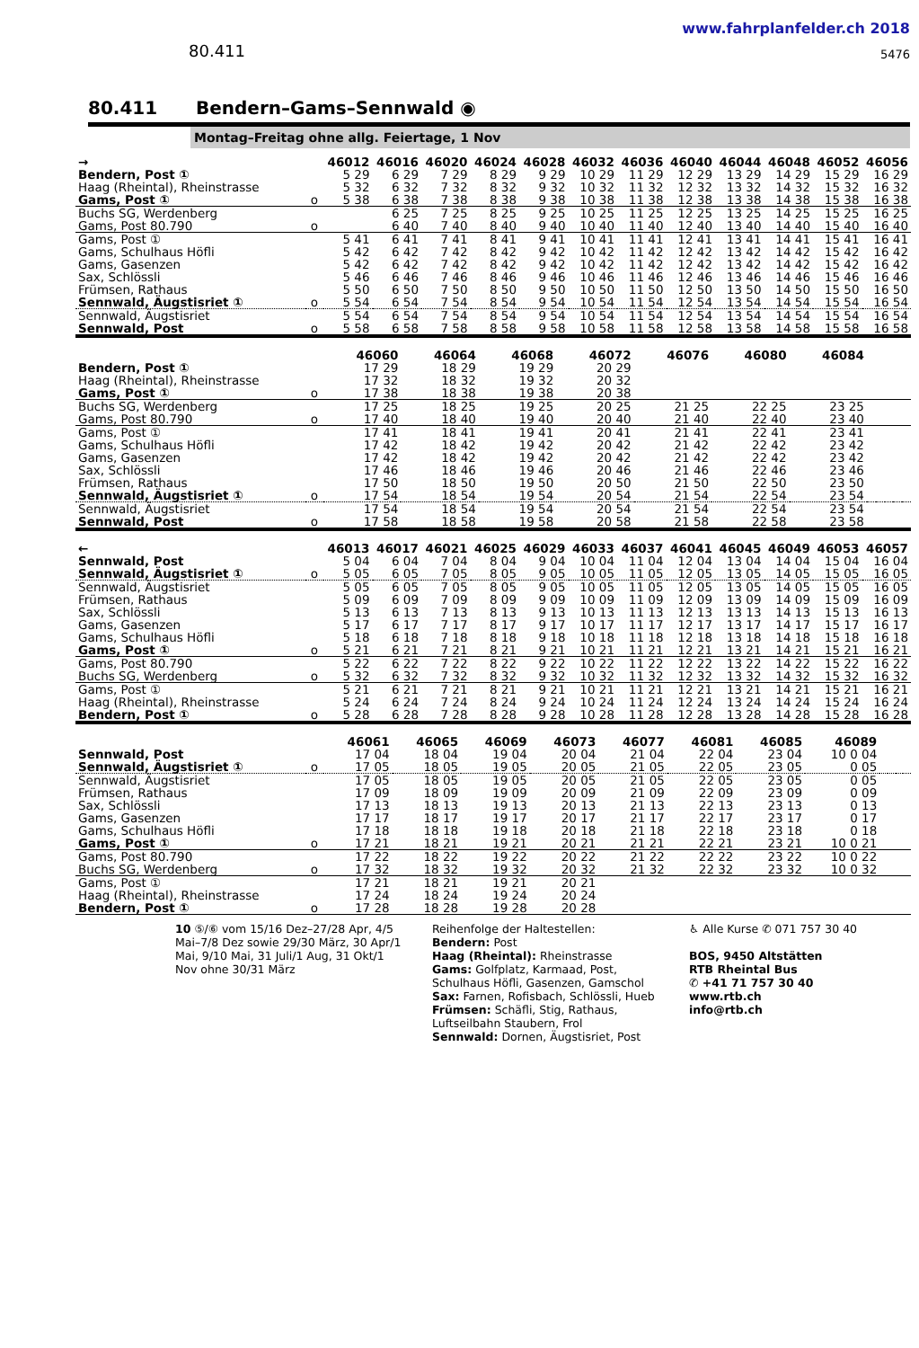80.411
www.fahrplanfelder.ch 2018
5476
80.411 Bendern–Gams–Sennwald ◉
Montag–Freitag ohne allg. Feiertage, 1 Nov
| → | | 46012 | 46016 | 46020 | 46024 | 46028 | 46032 | 46036 | 46040 | 46044 | 46048 | 46052 | 46056 |
| --- | --- | --- | --- | --- | --- | --- | --- | --- | --- | --- | --- | --- | --- |
| Bendern, Post ① | | 5 29 | 6 29 | 7 29 | 8 29 | 9 29 | 10 29 | 11 29 | 12 29 | 13 29 | 14 29 | 15 29 | 16 29 |
| Haag (Rheintal), Rheinstrasse | | 5 32 | 6 32 | 7 32 | 8 32 | 9 32 | 10 32 | 11 32 | 12 32 | 13 32 | 14 32 | 15 32 | 16 32 |
| Gams, Post ① | o | 5 38 | 6 38 | 7 38 | 8 38 | 9 38 | 10 38 | 11 38 | 12 38 | 13 38 | 14 38 | 15 38 | 16 38 |
| Buchs SG, Werdenberg | | | 6 25 | 7 25 | 8 25 | 9 25 | 10 25 | 11 25 | 12 25 | 13 25 | 14 25 | 15 25 | 16 25 |
| Gams, Post 80.790 | o | | 6 40 | 7 40 | 8 40 | 9 40 | 10 40 | 11 40 | 12 40 | 13 40 | 14 40 | 15 40 | 16 40 |
| Gams, Post ① | | 5 41 | 6 41 | 7 41 | 8 41 | 9 41 | 10 41 | 11 41 | 12 41 | 13 41 | 14 41 | 15 41 | 16 41 |
| Gams, Schulhaus Höfli | | 5 42 | 6 42 | 7 42 | 8 42 | 9 42 | 10 42 | 11 42 | 12 42 | 13 42 | 14 42 | 15 42 | 16 42 |
| Gams, Gasenzen | | 5 42 | 6 42 | 7 42 | 8 42 | 9 42 | 10 42 | 11 42 | 12 42 | 13 42 | 14 42 | 15 42 | 16 42 |
| Sax, Schlössli | | 5 46 | 6 46 | 7 46 | 8 46 | 9 46 | 10 46 | 11 46 | 12 46 | 13 46 | 14 46 | 15 46 | 16 46 |
| Frümsen, Rathaus | | 5 50 | 6 50 | 7 50 | 8 50 | 9 50 | 10 50 | 11 50 | 12 50 | 13 50 | 14 50 | 15 50 | 16 50 |
| Sennwald, Äugstisriet ① | o | 5 54 | 6 54 | 7 54 | 8 54 | 9 54 | 10 54 | 11 54 | 12 54 | 13 54 | 14 54 | 15 54 | 16 54 |
| Sennwald, Äugstisriet | | 5 54 | 6 54 | 7 54 | 8 54 | 9 54 | 10 54 | 11 54 | 12 54 | 13 54 | 14 54 | 15 54 | 16 54 |
| Sennwald, Post | o | 5 58 | 6 58 | 7 58 | 8 58 | 9 58 | 10 58 | 11 58 | 12 58 | 13 58 | 14 58 | 15 58 | 16 58 |
| | | 46060 | 46064 | 46068 | 46072 | 46076 | 46080 | 46084 | | | | | |
| --- | --- | --- | --- | --- | --- | --- | --- | --- | --- | --- | --- | --- | --- |
| Bendern, Post ① | | 17 29 | 18 29 | 19 29 | 20 29 | | | | | | | | |
| Haag (Rheintal), Rheinstrasse | | 17 32 | 18 32 | 19 32 | 20 32 | | | | | | | | |
| Gams, Post ① | o | 17 38 | 18 38 | 19 38 | 20 38 | | | | | | | | |
| Buchs SG, Werdenberg | | 17 25 | 18 25 | 19 25 | 20 25 | 21 25 | 22 25 | 23 25 | | | | | |
| Gams, Post 80.790 | o | 17 40 | 18 40 | 19 40 | 20 40 | 21 40 | 22 40 | 23 40 | | | | | |
| Gams, Post ① | | 17 41 | 18 41 | 19 41 | 20 41 | 21 41 | 22 41 | 23 41 | | | | | |
| Gams, Schulhaus Höfli | | 17 42 | 18 42 | 19 42 | 20 42 | 21 42 | 22 42 | 23 42 | | | | | |
| Gams, Gasenzen | | 17 42 | 18 42 | 19 42 | 20 42 | 21 42 | 22 42 | 23 42 | | | | | |
| Sax, Schlössli | | 17 46 | 18 46 | 19 46 | 20 46 | 21 46 | 22 46 | 23 46 | | | | | |
| Frümsen, Rathaus | | 17 50 | 18 50 | 19 50 | 20 50 | 21 50 | 22 50 | 23 50 | | | | | |
| Sennwald, Äugstisriet ① | o | 17 54 | 18 54 | 19 54 | 20 54 | 21 54 | 22 54 | 23 54 | | | | | |
| Sennwald, Äugstisriet | | 17 54 | 18 54 | 19 54 | 20 54 | 21 54 | 22 54 | 23 54 | | | | | |
| Sennwald, Post | o | 17 58 | 18 58 | 19 58 | 20 58 | 21 58 | 22 58 | 23 58 | | | | | |
| ← | | 46013 | 46017 | 46021 | 46025 | 46029 | 46033 | 46037 | 46041 | 46045 | 46049 | 46053 | 46057 |
| --- | --- | --- | --- | --- | --- | --- | --- | --- | --- | --- | --- | --- | --- |
| Sennwald, Post | | 5 04 | 6 04 | 7 04 | 8 04 | 9 04 | 10 04 | 11 04 | 12 04 | 13 04 | 14 04 | 15 04 | 16 04 |
| Sennwald, Äugstisriet ① | o | 5 05 | 6 05 | 7 05 | 8 05 | 9 05 | 10 05 | 11 05 | 12 05 | 13 05 | 14 05 | 15 05 | 16 05 |
| Sennwald, Äugstisriet | | 5 05 | 6 05 | 7 05 | 8 05 | 9 05 | 10 05 | 11 05 | 12 05 | 13 05 | 14 05 | 15 05 | 16 05 |
| Frümsen, Rathaus | | 5 09 | 6 09 | 7 09 | 8 09 | 9 09 | 10 09 | 11 09 | 12 09 | 13 09 | 14 09 | 15 09 | 16 09 |
| Sax, Schlössli | | 5 13 | 6 13 | 7 13 | 8 13 | 9 13 | 10 13 | 11 13 | 12 13 | 13 13 | 14 13 | 15 13 | 16 13 |
| Gams, Gasenzen | | 5 17 | 6 17 | 7 17 | 8 17 | 9 17 | 10 17 | 11 17 | 12 17 | 13 17 | 14 17 | 15 17 | 16 17 |
| Gams, Schulhaus Höfli | | 5 18 | 6 18 | 7 18 | 8 18 | 9 18 | 10 18 | 11 18 | 12 18 | 13 18 | 14 18 | 15 18 | 16 18 |
| Gams, Post ① | o | 5 21 | 6 21 | 7 21 | 8 21 | 9 21 | 10 21 | 11 21 | 12 21 | 13 21 | 14 21 | 15 21 | 16 21 |
| Gams, Post 80.790 | | 5 22 | 6 22 | 7 22 | 8 22 | 9 22 | 10 22 | 11 22 | 12 22 | 13 22 | 14 22 | 15 22 | 16 22 |
| Buchs SG, Werdenberg | o | 5 32 | 6 32 | 7 32 | 8 32 | 9 32 | 10 32 | 11 32 | 12 32 | 13 32 | 14 32 | 15 32 | 16 32 |
| Gams, Post ① | | 5 21 | 6 21 | 7 21 | 8 21 | 9 21 | 10 21 | 11 21 | 12 21 | 13 21 | 14 21 | 15 21 | 16 21 |
| Haag (Rheintal), Rheinstrasse | | 5 24 | 6 24 | 7 24 | 8 24 | 9 24 | 10 24 | 11 24 | 12 24 | 13 24 | 14 24 | 15 24 | 16 24 |
| Bendern, Post ① | o | 5 28 | 6 28 | 7 28 | 8 28 | 9 28 | 10 28 | 11 28 | 12 28 | 13 28 | 14 28 | 15 28 | 16 28 |
| | | 46061 | 46065 | 46069 | 46073 | 46077 | 46081 | 46085 | 46089 | | | | |
| --- | --- | --- | --- | --- | --- | --- | --- | --- | --- | --- | --- | --- | --- |
| Sennwald, Post | | 17 04 | 18 04 | 19 04 | 20 04 | 21 04 | 22 04 | 23 04 | 10 0 04 | | | | |
| Sennwald, Äugstisriet ① | o | 17 05 | 18 05 | 19 05 | 20 05 | 21 05 | 22 05 | 23 05 | 0 05 | | | | |
| Sennwald, Äugstisriet | | 17 05 | 18 05 | 19 05 | 20 05 | 21 05 | 22 05 | 23 05 | 0 05 | | | | |
| Frümsen, Rathaus | | 17 09 | 18 09 | 19 09 | 20 09 | 21 09 | 22 09 | 23 09 | 0 09 | | | | |
| Sax, Schlössli | | 17 13 | 18 13 | 19 13 | 20 13 | 21 13 | 22 13 | 23 13 | 0 13 | | | | |
| Gams, Gasenzen | | 17 17 | 18 17 | 19 17 | 20 17 | 21 17 | 22 17 | 23 17 | 0 17 | | | | |
| Gams, Schulhaus Höfli | | 17 18 | 18 18 | 19 18 | 20 18 | 21 18 | 22 18 | 23 18 | 0 18 | | | | |
| Gams, Post ① | o | 17 21 | 18 21 | 19 21 | 20 21 | 21 21 | 22 21 | 23 21 | 10 0 21 | | | | |
| Gams, Post 80.790 | | 17 22 | 18 22 | 19 22 | 20 22 | 21 22 | 22 22 | 23 22 | 10 0 22 | | | | |
| Buchs SG, Werdenberg | o | 17 32 | 18 32 | 19 32 | 20 32 | 21 32 | 22 32 | 23 32 | 10 0 32 | | | | |
| Gams, Post ① | | 17 21 | 18 21 | 19 21 | 20 21 | | | | | | | | |
| Haag (Rheintal), Rheinstrasse | | 17 24 | 18 24 | 19 24 | 20 24 | | | | | | | | |
| Bendern, Post ① | o | 17 28 | 18 28 | 19 28 | 20 28 | | | | | | | | |
10 ⑤/⑥ vom 15/16 Dez–27/28 Apr, 4/5 Mai–7/8 Dez sowie 29/30 März, 30 Apr/1 Mai, 9/10 Mai, 31 Juli/1 Aug, 31 Okt/1 Nov ohne 30/31 März
Reihenfolge der Haltestellen:
Bendern: Post
Haag (Rheintal): Rheinstrasse
Gams: Golfplatz, Karmaad, Post, Schulhaus Höfli, Gasenzen, Gamschol
Sax: Farnen, Rofisbach, Schlössli, Hueb
Frümsen: Schäfli, Stig, Rathaus, Luftseilbahn Staubern, Frol
Sennwald: Dornen, Äugstisriet, Post
♿ Alle Kurse ✆ 071 757 30 40
BOS, 9450 Altstätten
RTB Rheintal Bus
✆ +41 71 757 30 40
www.rtb.ch
info@rtb.ch